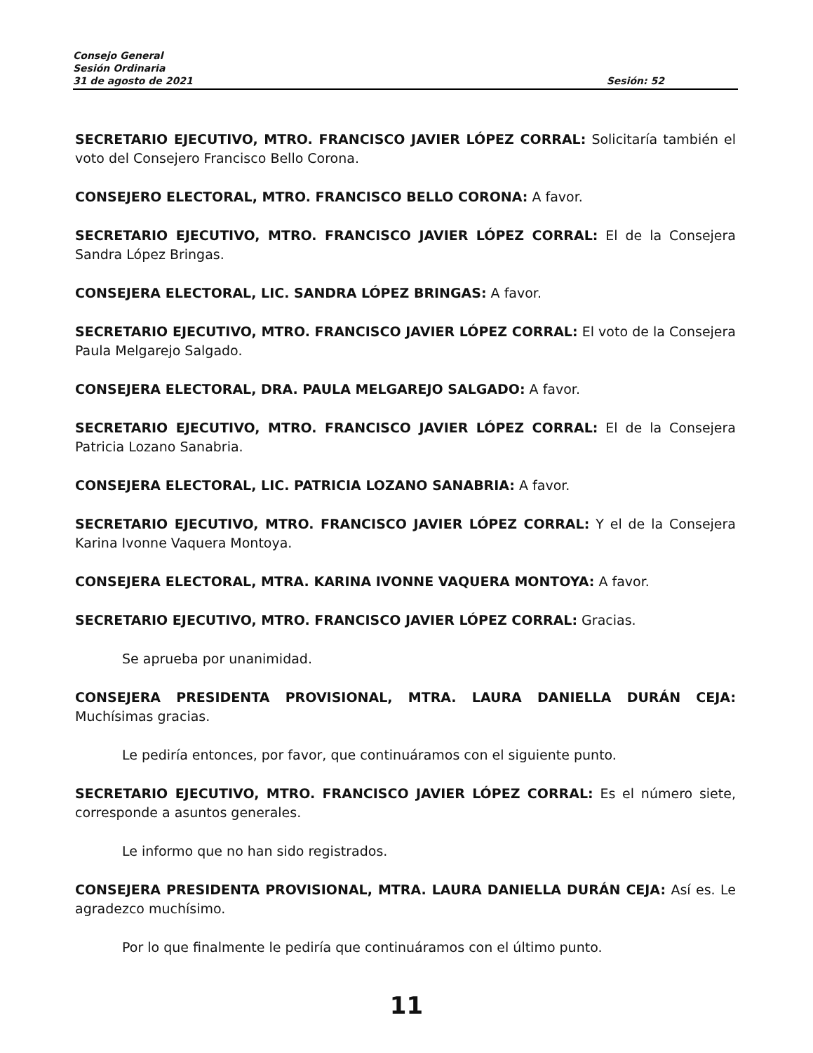Consejo General
Sesión Ordinaria
31 de agosto de 2021 Sesión: 52
SECRETARIO EJECUTIVO, MTRO. FRANCISCO JAVIER LÓPEZ CORRAL: Solicitaría también el voto del Consejero Francisco Bello Corona.
CONSEJERO ELECTORAL, MTRO. FRANCISCO BELLO CORONA: A favor.
SECRETARIO EJECUTIVO, MTRO. FRANCISCO JAVIER LÓPEZ CORRAL: El de la Consejera Sandra López Bringas.
CONSEJERA ELECTORAL, LIC. SANDRA LÓPEZ BRINGAS: A favor.
SECRETARIO EJECUTIVO, MTRO. FRANCISCO JAVIER LÓPEZ CORRAL: El voto de la Consejera Paula Melgarejo Salgado.
CONSEJERA ELECTORAL, DRA. PAULA MELGAREJO SALGADO: A favor.
SECRETARIO EJECUTIVO, MTRO. FRANCISCO JAVIER LÓPEZ CORRAL: El de la Consejera Patricia Lozano Sanabria.
CONSEJERA ELECTORAL, LIC. PATRICIA LOZANO SANABRIA: A favor.
SECRETARIO EJECUTIVO, MTRO. FRANCISCO JAVIER LÓPEZ CORRAL: Y el de la Consejera Karina Ivonne Vaquera Montoya.
CONSEJERA ELECTORAL, MTRA. KARINA IVONNE VAQUERA MONTOYA: A favor.
SECRETARIO EJECUTIVO, MTRO. FRANCISCO JAVIER LÓPEZ CORRAL: Gracias.
Se aprueba por unanimidad.
CONSEJERA PRESIDENTA PROVISIONAL, MTRA. LAURA DANIELLA DURÁN CEJA: Muchísimas gracias.
Le pediría entonces, por favor, que continuáramos con el siguiente punto.
SECRETARIO EJECUTIVO, MTRO. FRANCISCO JAVIER LÓPEZ CORRAL: Es el número siete, corresponde a asuntos generales.
Le informo que no han sido registrados.
CONSEJERA PRESIDENTA PROVISIONAL, MTRA. LAURA DANIELLA DURÁN CEJA: Así es. Le agradezco muchísimo.
Por lo que finalmente le pediría que continuáramos con el último punto.
11